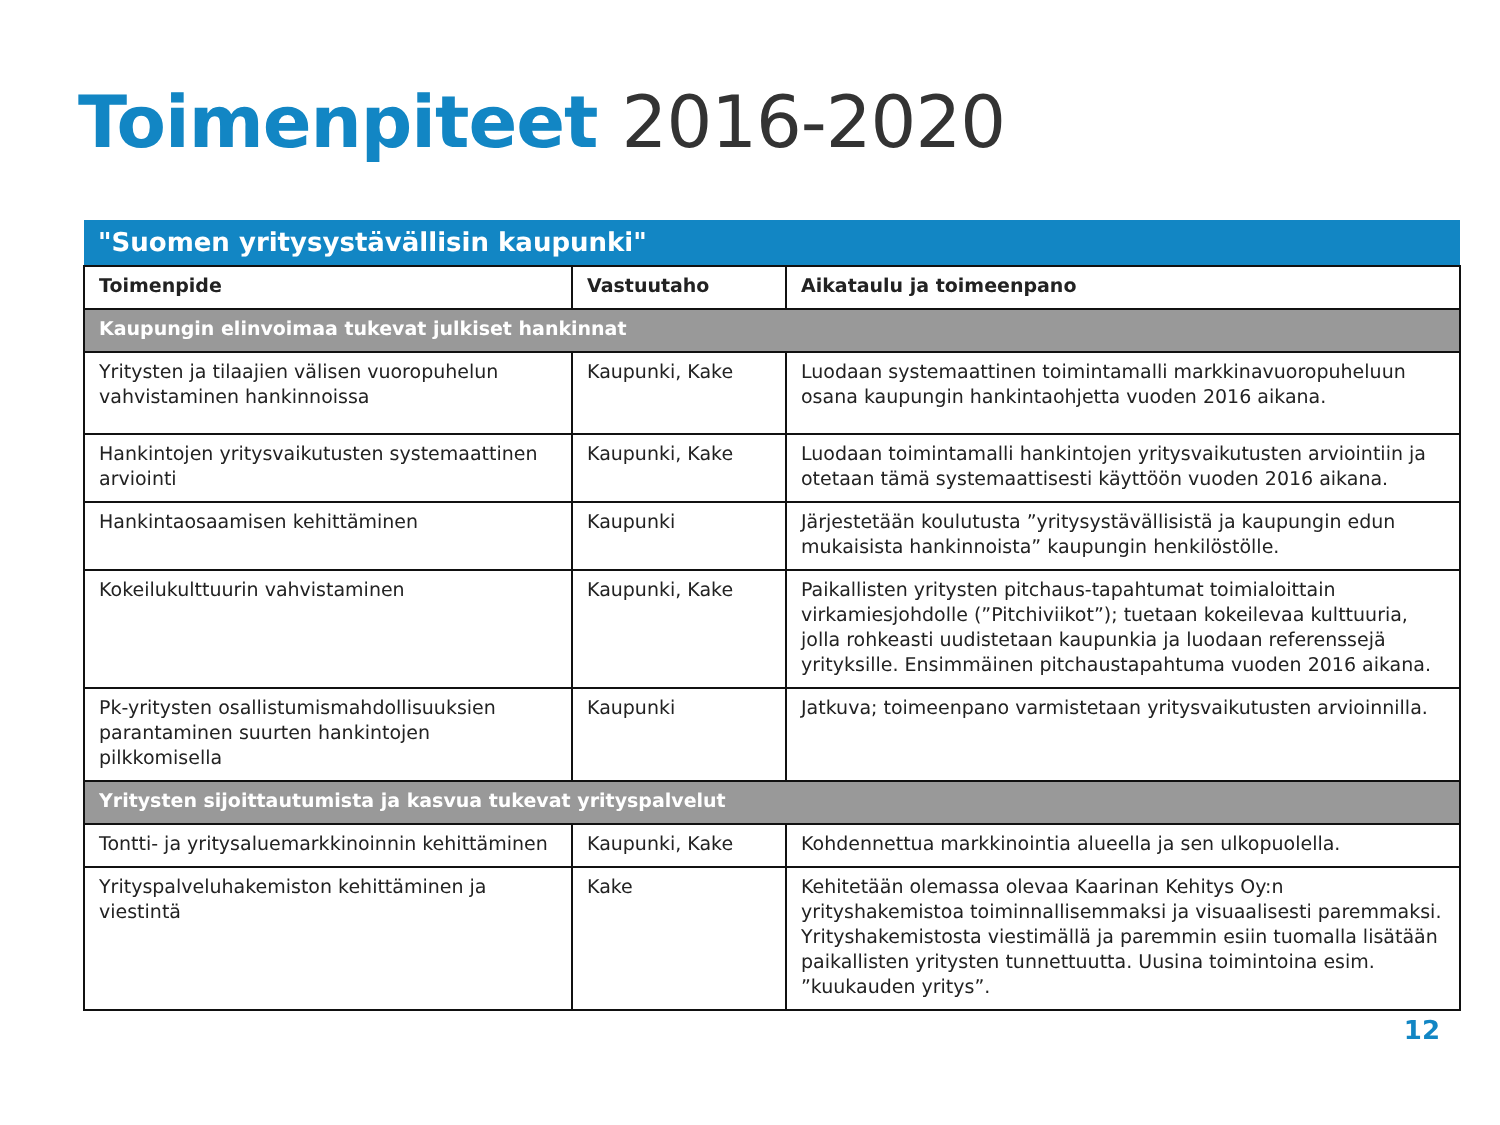Toimenpiteet 2016-2020
| "Suomen yritysystävällisin kaupunki" | | |
| Toimenpide | Vastuutaho | Aikataulu ja toimeenpano |
| Kaupungin elinvoimaa tukevat julkiset hankinnat | | |
| Yritysten ja tilaajien välisen vuoropuhelun vahvistaminen hankinnoissa | Kaupunki, Kake | Luodaan systemaattinen toimintamalli markkinavuoropuheluun osana kaupungin hankintaohjetta vuoden 2016 aikana. |
| Hankintojen yritysvaikutusten systemaattinen arviointi | Kaupunki, Kake | Luodaan toimintamalli hankintojen yritysvaikutusten arviointiin ja otetaan tämä systemaattisesti käyttöön vuoden 2016 aikana. |
| Hankintaosaamisen kehittäminen | Kaupunki | Järjestetään koulutusta ”yritysystävällisistä ja kaupungin edun mukaisista hankinnoista” kaupungin henkilöstölle. |
| Kokeilukulttuurin vahvistaminen | Kaupunki, Kake | Paikallisten yritysten pitchaus-tapahtumat toimialoittain virkamiesjohdolle (”Pitchiviikot”); tuetaan kokeilevaa kulttuuria, jolla rohkeasti uudistetaan kaupunkia ja luodaan referenssejä yrityksille. Ensimmäinen pitchaustapahtuma vuoden 2016 aikana. |
| Pk-yritysten osallistumismahdollisuuksien parantaminen suurten hankintojen pilkkomisella | Kaupunki | Jatkuva; toimeenpano varmistetaan yritysvaikutusten arvioinnilla. |
| Yritysten sijoittautumista ja kasvua tukevat yrityspalvelut | | |
| Tontti- ja yritysaluemarkkinoinnin kehittäminen | Kaupunki, Kake | Kohdennettua markkinointia alueella ja sen ulkopuolella. |
| Yrityspalveluhakemiston kehittäminen ja viestintä | Kake | Kehitetään olemassa olevaa Kaarinan Kehitys Oy:n yrityshakemistoa toiminnallisemmaksi ja visuaalisesti paremmaksi. Yrityshakemistosta viestimällä ja paremmin esiin tuomalla lisätään paikallisten yritysten tunnettuutta. Uusina toimintoina esim. ”kuukauden yritys”. |
12